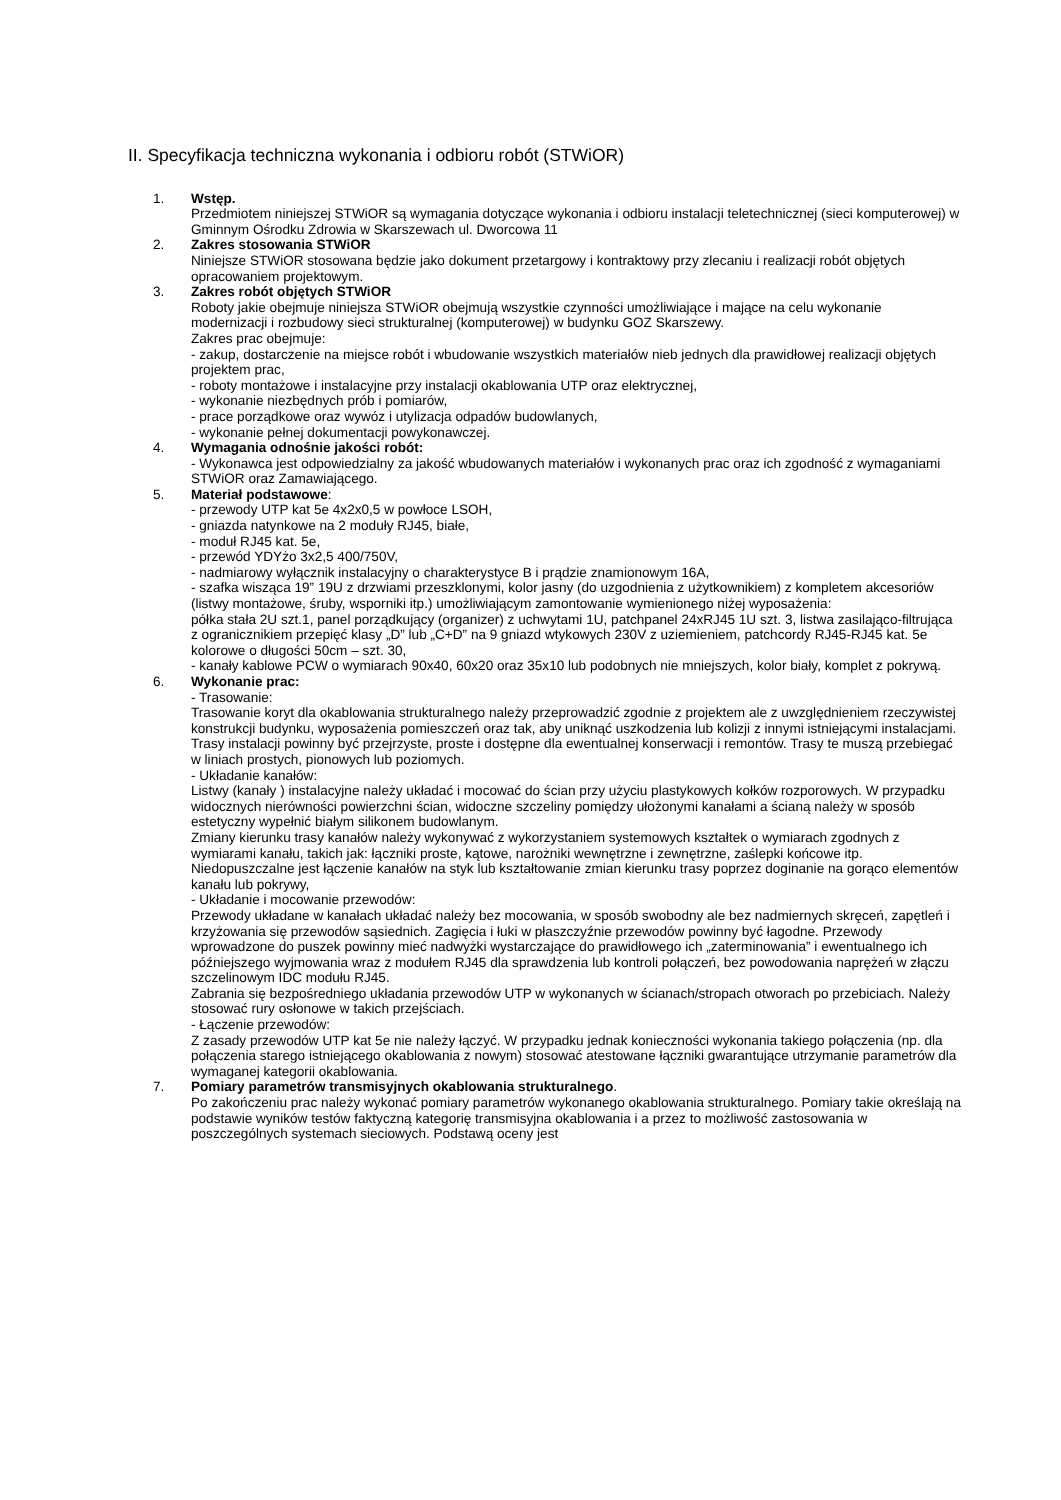II. Specyfikacja techniczna wykonania i odbioru robót (STWiOR)
1. Wstęp.
Przedmiotem niniejszej STWiOR są wymagania dotyczące wykonania i odbioru instalacji teletechnicznej (sieci komputerowej) w Gminnym Ośrodku Zdrowia w Skarszewach ul. Dworcowa 11
2. Zakres stosowania STWiOR
Niniejsze STWiOR stosowana będzie jako dokument przetargowy i kontraktowy przy zlecaniu i realizacji robót objętych opracowaniem projektowym.
3. Zakres robót objętych STWiOR
Roboty jakie obejmuje niniejsza STWiOR obejmują wszystkie czynności umożliwiające i mające na celu wykonanie modernizacji i rozbudowy sieci strukturalnej (komputerowej) w budynku GOZ Skarszewy.
Zakres prac obejmuje:
- zakup, dostarczenie na miejsce robót i wbudowanie wszystkich materiałów nieb jednych dla prawidłowej realizacji objętych projektem prac,
- roboty montażowe i instalacyjne przy instalacji okablowania UTP oraz elektrycznej,
- wykonanie niezbędnych prób i pomiarów,
- prace porządkowe oraz wywóz i utylizacja odpadów budowlanych,
- wykonanie pełnej dokumentacji powykonawczej.
4. Wymagania odnośnie jakości robót:
- Wykonawca jest odpowiedzialny za jakość wbudowanych materiałów i wykonanych prac oraz ich zgodność z wymaganiami STWiOR oraz Zamawiającego.
5. Materiał podstawowe:
- przewody UTP kat 5e 4x2x0,5 w powłoce LSOH,
- gniazda natynkowe na 2 moduły RJ45, białe,
- moduł RJ45 kat. 5e,
- przewód YDYżo 3x2,5 400/750V,
- nadmiarowy wyłącznik instalacyjny o charakterystyce B i prądzie znamionowym 16A,
- szafka wisząca 19” 19U z drzwiami przeszklonymi, kolor jasny (do uzgodnienia z użytkownikiem) z kompletem akcesoriów (listwy montażowe, śruby, wsporniki itp.) umożliwiającym zamontowanie wymienionego niżej wyposażenia:
półka stała 2U szt.1, panel porządkujący (organizer) z uchwytami 1U, patchpanel 24xRJ45 1U szt. 3, listwa zasilająco-filtrująca z ogranicznikiem przepięć klasy „D” lub „C+D” na 9 gniazd wtykowych 230V z uziemieniem, patchcordy RJ45-RJ45 kat. 5e kolorowe o długości 50cm – szt. 30,
- kanały kablowe PCW o wymiarach 90x40, 60x20 oraz 35x10 lub podobnych nie mniejszych, kolor biały, komplet z pokrywą.
6. Wykonanie prac:
- Trasowanie:
Trasowanie koryt dla okablowania strukturalnego należy przeprowadzić zgodnie z projektem ale z uwzględnieniem rzeczywistej konstrukcji budynku, wyposażenia pomieszczeń oraz tak, aby uniknąć uszkodzenia lub kolizji z innymi istniejącymi instalacjami.
Trasy instalacji powinny być przejrzyste, proste i dostępne dla ewentualnej konserwacji i remontów. Trasy te muszą przebiegać w liniach prostych, pionowych lub poziomych.
- Układanie kanałów:
Listwy (kanały ) instalacyjne należy układać i mocować do ścian przy użyciu plastykowych kołków rozporowych. W przypadku widocznych nierówności powierzchni ścian, widoczne szczeliny pomiędzy ułożonymi kanałami a ścianą należy w sposób estetyczny wypełnić białym silikonem budowlanym.
Zmiany kierunku trasy kanałów należy wykonywać z wykorzystaniem systemowych kształtek o wymiarach zgodnych z wymiarami kanału, takich jak: łączniki proste, kątowe, narożniki wewnętrzne i zewnętrzne, zaślepki końcowe itp.
Niedopuszczalne jest łączenie kanałów na styk lub kształtowanie zmian kierunku trasy poprzez doginanie na gorąco elementów kanału lub pokrywy,
- Układanie i mocowanie przewodów:
Przewody układane w kanałach układać należy bez mocowania, w sposób swobodny ale bez nadmiernych skręceń, zapętleń i krzyżowania się przewodów sąsiednich. Zagięcia i łuki w płaszczyźnie przewodów powinny być łagodne. Przewody wprowadzone do puszek powinny mieć nadwyżki wystarczające do prawidłowego ich „zaterminowania” i ewentualnego ich późniejszego wyjmowania wraz z modułem RJ45 dla sprawdzenia lub kontroli połączeń, bez powodowania naprężeń w złączu szczelinowym IDC modułu RJ45.
Zabrania się bezpośredniego układania przewodów UTP w wykonanych w ścianach/stropach otworach po przebiciach. Należy stosować rury osłonowe w takich przejściach.
- Łączenie przewodów:
Z zasady przewodów UTP kat 5e nie należy łączyć. W przypadku jednak konieczności wykonania takiego połączenia (np. dla połączenia starego istniejącego okablowania z nowym) stosować atestowane łączniki gwarantujące utrzymanie parametrów dla wymaganej kategorii okablowania.
7. Pomiary parametrów transmisyjnych okablowania strukturalnego.
Po zakończeniu prac należy wykonać pomiary parametrów wykonanego okablowania strukturalnego. Pomiary takie określają na podstawie wyników testów faktyczną kategorię transmisyjna okablowania i a przez to możliwość zastosowania w poszczególnych systemach sieciowych. Podstawą oceny jest